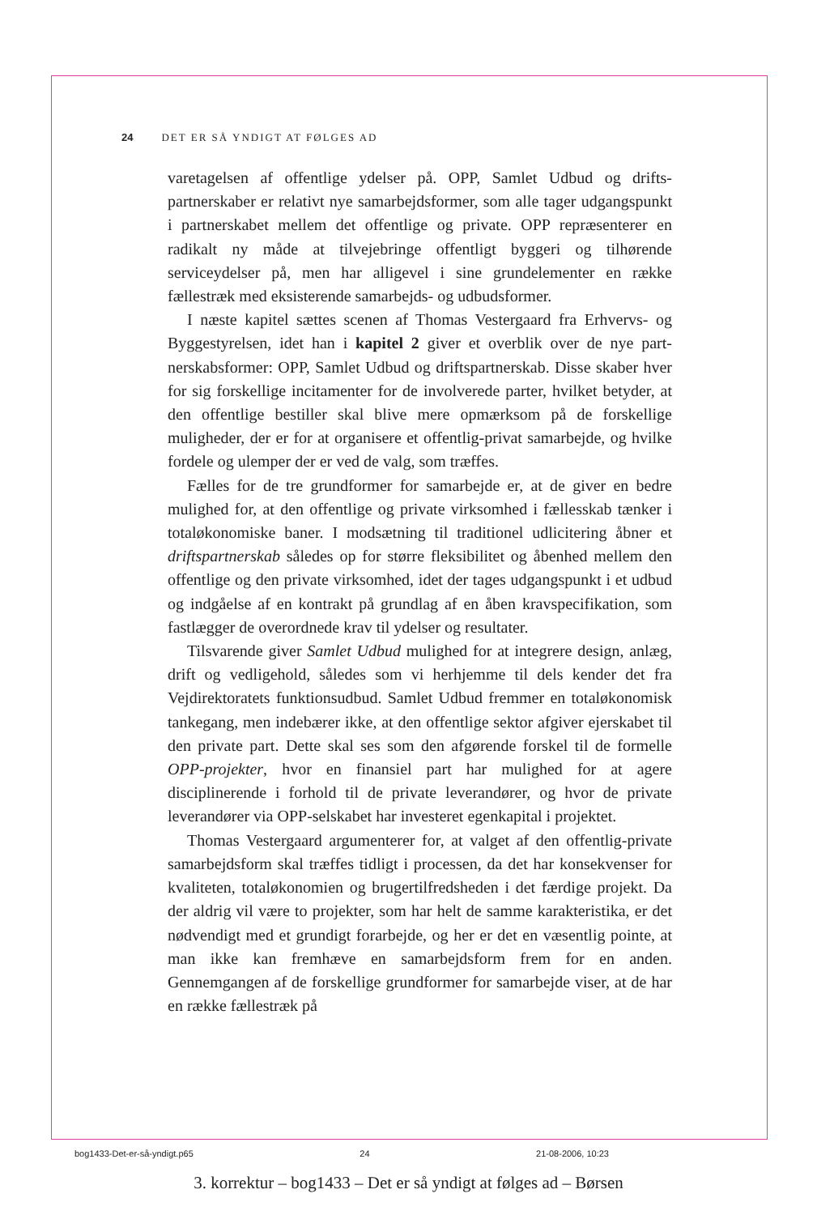24 DET ER SÅ YNDIGT AT FØLGES AD
varetagelsen af offentlige ydelser på. OPP, Samlet Udbud og drifts­partnerskaber er relativt nye samarbejdsformer, som alle tager ud­gangspunkt i partnerskabet mellem det offentlige og private. OPP re­præsenterer en radikalt ny måde at tilvejebringe offentligt byggeri og tilhørende serviceydelser på, men har alligevel i sine grundelementer en række fællestræk med eksisterende samarbejds- og udbudsformer.
I næste kapitel sættes scenen af Thomas Vestergaard fra Erhvervs- og Byggestyrelsen, idet han i kapitel 2 giver et overblik over de nye part­nerskabsformer: OPP, Samlet Udbud og driftspartnerskab. Disse ska­ber hver for sig forskellige incitamenter for de involverede parter, hvil­ket betyder, at den offentlige bestiller skal blive mere opmærksom på de forskellige muligheder, der er for at organisere et offentlig-privat samar­bejde, og hvilke fordele og ulemper der er ved de valg, som træffes.
Fælles for de tre grundformer for samarbejde er, at de giver en bedre mulighed for, at den offentlige og private virksomhed i fællesskab tæn­ker i totaløkonomiske baner. I modsætning til traditionel udlicitering åbner et driftspartnerskab således op for større fleksibilitet og åbenhed mellem den offentlige og den private virksomhed, idet der tages ud­gangspunkt i et udbud og indgåelse af en kontrakt på grundlag af en åben kravspecifikation, som fastlægger de overordnede krav til ydelser og resultater.
Tilsvarende giver Samlet Udbud mulighed for at integrere design, anlæg, drift og vedligehold, således som vi herhjemme til dels kender det fra Vejdirektoratets funktionsudbud. Samlet Udbud fremmer en totaløkonomisk tankegang, men indebærer ikke, at den offentlige sek­tor afgiver ejerskabet til den private part. Dette skal ses som den afgø­rende forskel til de formelle OPP-projekter, hvor en finansiel part har mulighed for at agere disciplinerende i forhold til de private leveran­dører, og hvor de private leverandører via OPP-selskabet har investe­ret egenkapital i projektet.
Thomas Vestergaard argumenterer for, at valget af den offentlig-private samarbejdsform skal træffes tidligt i processen, da det har kon­sekvenser for kvaliteten, totaløkonomien og brugertilfredsheden i det færdige projekt. Da der aldrig vil være to projekter, som har helt de samme karakteristika, er det nødvendigt med et grundigt forarbejde, og her er det en væsentlig pointe, at man ikke kan fremhæve en sam­arbejdsform frem for en anden. Gennemgangen af de forskellige grundformer for samarbejde viser, at de har en række fællestræk på
bog1433-Det-er-så-yndigt.p65 24 21-08-2006, 10:23
3. korrektur – bog1433 – Det er så yndigt at følges ad – Børsen